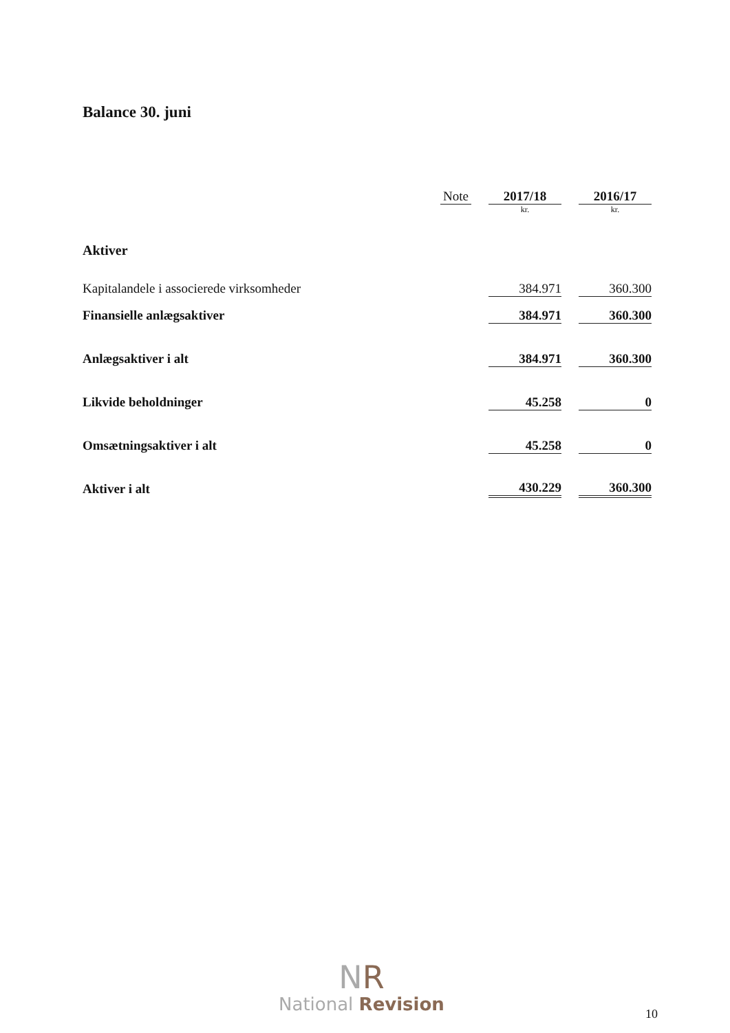Balance 30. juni
| | Note | | 2017/18 | | 2016/17 |
| --- | --- | --- | --- | --- | --- |
| | | | kr. | | kr. |
| Aktiver | | | | | |
| Kapitalandele i associerede virksomheder | | | 384.971 | | 360.300 |
| Finansielle anlægsaktiver | | | 384.971 | | 360.300 |
| Anlægsaktiver i alt | | | 384.971 | | 360.300 |
| Likvide beholdninger | | | 45.258 | | 0 |
| Omsætningsaktiver i alt | | | 45.258 | | 0 |
| Aktiver i alt | | | 430.229 | | 360.300 |
NR
National Revision
10